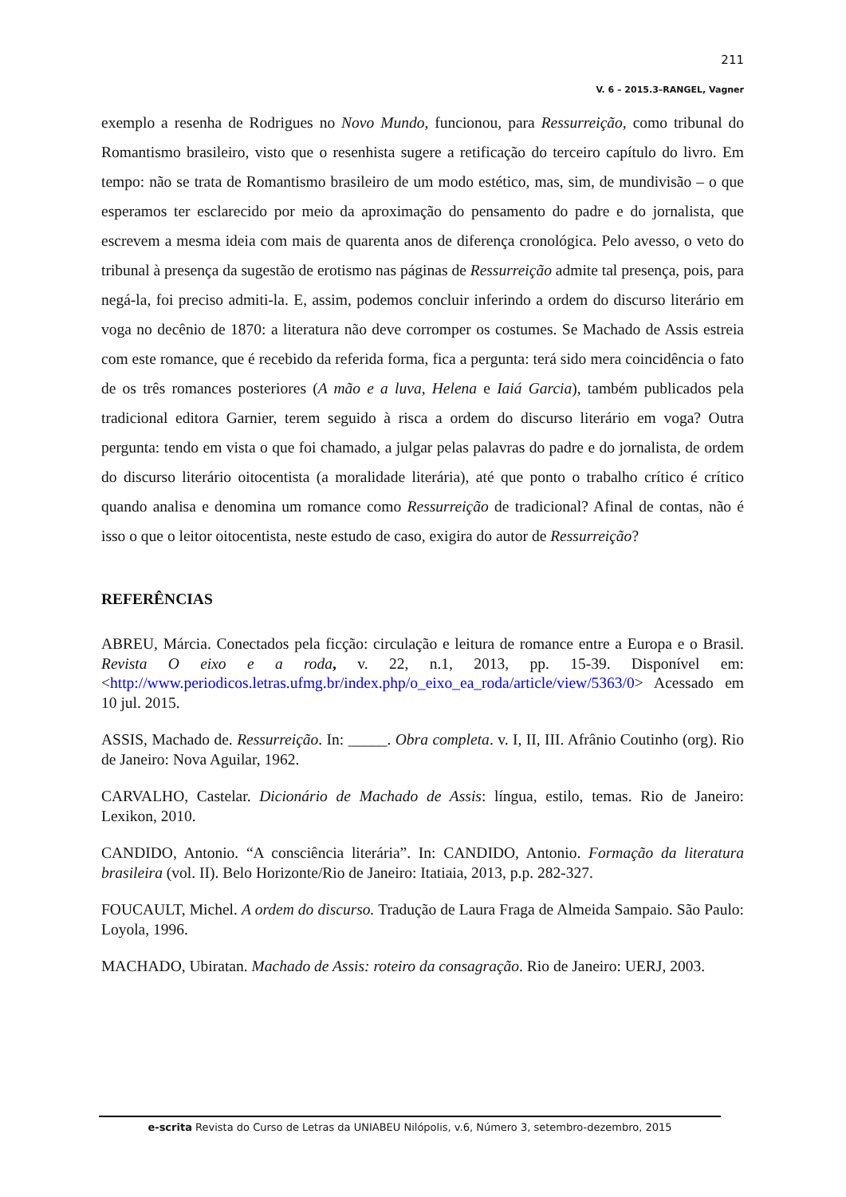211
V. 6 – 2015.3–RANGEL, Vagner
exemplo a resenha de Rodrigues no Novo Mundo, funcionou, para Ressurreição, como tribunal do Romantismo brasileiro, visto que o resenhista sugere a retificação do terceiro capítulo do livro. Em tempo: não se trata de Romantismo brasileiro de um modo estético, mas, sim, de mundivisão – o que esperamos ter esclarecido por meio da aproximação do pensamento do padre e do jornalista, que escrevem a mesma ideia com mais de quarenta anos de diferença cronológica. Pelo avesso, o veto do tribunal à presença da sugestão de erotismo nas páginas de Ressurreição admite tal presença, pois, para negá-la, foi preciso admiti-la. E, assim, podemos concluir inferindo a ordem do discurso literário em voga no decênio de 1870: a literatura não deve corromper os costumes. Se Machado de Assis estreia com este romance, que é recebido da referida forma, fica a pergunta: terá sido mera coincidência o fato de os três romances posteriores (A mão e a luva, Helena e Iaiá Garcia), também publicados pela tradicional editora Garnier, terem seguido à risca a ordem do discurso literário em voga? Outra pergunta: tendo em vista o que foi chamado, a julgar pelas palavras do padre e do jornalista, de ordem do discurso literário oitocentista (a moralidade literária), até que ponto o trabalho crítico é crítico quando analisa e denomina um romance como Ressurreição de tradicional? Afinal de contas, não é isso o que o leitor oitocentista, neste estudo de caso, exigira do autor de Ressurreição?
REFERÊNCIAS
ABREU, Márcia. Conectados pela ficção: circulação e leitura de romance entre a Europa e o Brasil. Revista O eixo e a roda, v. 22, n.1, 2013, pp. 15-39. Disponível em: <http://www.periodicos.letras.ufmg.br/index.php/o_eixo_ea_roda/article/view/5363/0> Acessado em 10 jul. 2015.
ASSIS, Machado de. Ressurreição. In: _____. Obra completa. v. I, II, III. Afrânio Coutinho (org). Rio de Janeiro: Nova Aguilar, 1962.
CARVALHO, Castelar. Dicionário de Machado de Assis: língua, estilo, temas. Rio de Janeiro: Lexikon, 2010.
CANDIDO, Antonio. “A consciência literária”. In: CANDIDO, Antonio. Formação da literatura brasileira (vol. II). Belo Horizonte/Rio de Janeiro: Itatiaia, 2013, p.p. 282-327.
FOUCAULT, Michel. A ordem do discurso. Tradução de Laura Fraga de Almeida Sampaio. São Paulo: Loyola, 1996.
MACHADO, Ubiratan. Machado de Assis: roteiro da consagração. Rio de Janeiro: UERJ, 2003.
e-scrita Revista do Curso de Letras da UNIABEU Nilópolis, v.6, Número 3, setembro-dezembro, 2015